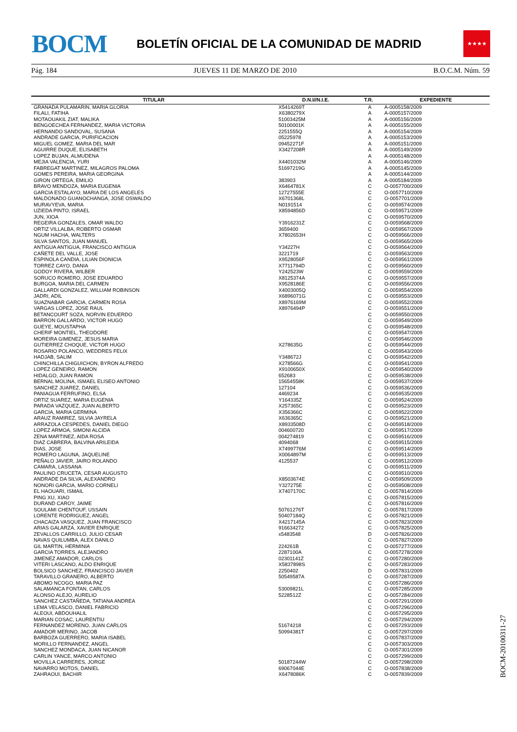BOCM
BOLETÍN OFICIAL DE LA COMUNIDAD DE MADRID
★★★★
Pág. 184 JUEVES 11 DE MARZO DE 2010 B.O.C.M. Núm. 59
| TITULAR | D.N.I//N.I.E. | T.R. | EXPEDIENTE |
| --- | --- | --- | --- |
| GRANADA PULAMARIN, MARIA GLORIA | X5414269T | A | A-0005158/2009 |
| FILALI, FATIHA | X6380279X | A | A-0005157/2009 |
| MOTAOUAKIL ZIAT, MALIKA | 51003425M | A | A-0005156/2009 |
| BENGOECHEA FERNANDEZ, MARIA VICTORIA | 50100001K | A | A-0005155/2009 |
| HERNANDO SANDOVAL, SUSANA | 2251555Q | A | A-0005154/2009 |
| ANDRADE GARCIA, PURIFICACION | 05225978 | A | A-0005153/2009 |
| MIGUEL GOMEZ, MARIA DEL MAR | 09452271F | A | A-0005151/2009 |
| AGUIRRE DUQUE, ELISABETH | X3427208R | A | A-0005149/2009 |
| LOPEZ BUJAN, ALMUDENA | | A | A-0005148/2009 |
| MEJIA VALENCIA, YURI | X4401032M | A | A-0005146/2009 |
| FABREGAT MARTINEZ, MILAGROS PALOMA | 51697219G | A | A-0005145/2009 |
| GOMES PEREIRA, MARIA GEORGINA | | A | A-0005144/2009 |
| GIRON ORTEGA, EMILIO | 383903 | A | A-0005184/2009 |
| BRAVO MENDOZA, MARIA EUGENIA | X6464781X | C | O-0057700/2009 |
| GARCIA ESTALAYO, MARIA DE LOS ANGELES | 12727555E | C | O-0057710/2009 |
| MALDONADO GUANOCHANGA, JOSE OSWALDO | X6701368L | C | O-0057701/2009 |
| MURAVYEVA, MARIA | N0191514 | C | O-0059574/2009 |
| UZIEDA PINTO, ISRAEL | X8594856D | C | O-0059571/2009 |
| JUN, XIOA | | C | O-0059570/2009 |
| REGEIRA GONZALES, OMAR WALDO | Y3916231Z | C | O-0059568/2009 |
| ORTIZ VILLALBA, ROBERTO OSMAR | 3659400 | C | O-0059567/2009 |
| NGUM HACHA, WALTERS | X7802653H | C | O-0059566/2009 |
| SILVA SANTOS, JUAN MANUEL | | C | O-0059565/2009 |
| ANTIGUA ANTIGUA, FRANCISCO ANTIGUA | Y34227H | C | O-0059564/2009 |
| CAÑETE DEL VALLE, JOSE | 3221719 | C | O-0059563/2009 |
| ESPINOLA CANDIA, LILIAN DIONICIA | X9528056F | C | O-0059561/2009 |
| TORREZ CAYO, DANIA | X7711794D | C | O-0059560/2009 |
| GODOY RIVERA, WILBER | Y242523W | C | O-0059559/2009 |
| SORUCO ROMERO, JOSE EDUARDO | X8125374A | C | O-0059557/2009 |
| BURGOA, MARIA DEL CARMEN | X9528186E | C | O-0059556/2009 |
| GALLARDI GONZALEZ, WILLIAM ROBINSON | X4003005Q | C | O-0059554/2009 |
| JADRI, ADIL | X6896071G | C | O-0059553/2009 |
| SUAZNABAR GARCIA, CARMEN ROSA | X8976169M | C | O-0059552/2009 |
| VARGAS LOPEZ, JOSE RAUL | X8976494P | C | O-0059551/2009 |
| BETANCOURT SOZA, NORVIN EDUERDO | | C | O-0059550/2009 |
| BARRON GALLARDO, VICTOR HUGO | | C | O-0059549/2009 |
| GUEYE, MOUSTAPHA | | C | O-0059548/2009 |
| CHERIF MONTIEL, THEODORE | | C | O-0059547/2009 |
| MOREIRA GIMENEZ, JESUS MARIA | | C | O-0059546/2009 |
| GUTIERREZ CHOQUE, VICTOR HUGO | X278635G | C | O-0059544/2009 |
| ROSARIO POLANCO, WEDDRES FELIX | | C | O-0059543/2009 |
| HADJAB, SALIM | Y348672J | C | O-0059542/2009 |
| CHINCHILLA CHIGUICHON, BYRON ALFREDO | X278566G | C | O-0059541/2009 |
| LOPEZ GENEIRO, RAMON | X9100650X | C | O-0059540/2009 |
| HIDALGO, JUAN RAMON | 652683 | C | O-0059538/2009 |
| BERNAL MOLINA, ISMAEL ELISEO ANTONIO | 15654558K | C | O-0059537/2009 |
| SANCHEZ JUAREZ, DANIEL | 127104 | C | O-0059536/2009 |
| PANIAGUA FERRUFINO, ELSA | 4469234 | C | O-0059535/2009 |
| ORTIZ SUAREZ, MARIA EUGENIA | Y164335Z | C | O-0059524/2009 |
| PARADA VAZQUEZ, JUAN ALBERTO | X257365C | C | O-0059523/2009 |
| GARCIA, MARIA GERMINA | X356366C | C | O-0059522/2009 |
| ARAUZ RAMIREZ, SILVIA JAYRELA | X636365C | C | O-0059521/2009 |
| ARRAZOLA CESPEDES, DANIEL DIEGO | X8933508D | C | O-0059518/2009 |
| LOPEZ ARMOA, SIMONI ALCIDA | 004600720 | C | O-0059517/2009 |
| ZENA MARTINEZ, AIDA ROSA | 004274819 | C | O-0059516/2009 |
| DIAZ CABRERA, BALVINA ARILEIDA | 4094068 | C | O-0059515/2009 |
| DIAS, JOSE | X7499776M | C | O-0059514/2009 |
| ROMERO LAGUNA, JAQUELINE | X0064897M | C | O-0059513/2009 |
| PEÑALO JAVIER, JAIRO ROLANDO | 4125537 | C | O-0059512/2009 |
| CAMARA, LASSANA | | C | O-0059511/2009 |
| PAULINO CRUCETA, CESAR AUGUSTO | | C | O-0059510/2009 |
| ANDRADE DA SILVA, ALEXANDRO | X8503674E | C | O-0059509/2009 |
| NONORI GARCIA, MARIO CORNELI | Y327275E | C | O-0059508/2009 |
| EL HAOUARI, ISMAIL | X7407170C | C | O-0057814/2009 |
| PING XU, XIAO | | C | O-0057815/2009 |
| DURAND CAROY, JAIME | | C | O-0057816/2009 |
| SOULAMI CHENTOUF, USSAIN | 50761276T | C | O-0057817/2009 |
| LORENTE RODRIGUEZ, ANGEL | 50407184Q | C | O-0057821/2009 |
| CHACAIZA VASQUEZ, JUAN FRANCISCO | X4217145A | C | O-0057823/2009 |
| ARIAS GALARZA, XAVIER ENRIQUE | 916634272 | C | O-0057825/2009 |
| ZEVALLOS CARRILLO, JULIO CESAR | x5483548 | D | O-0057826/2009 |
| NAVAS QUILUMBA, ALEX DANILO | | C | O-0057827/2009 |
| GIL MARTIN, HERMINIA | 224261B | C | O-0057277/2009 |
| GARCIA TORRES, ALEJANDRO | 2287100A | C | O-0057278/2009 |
| JIMENEZ AMADOR, CARLOS | 02301141Z | C | O-0057280/2009 |
| VITERI LASCANO, ALDO ENRIQUE | X5837898S | C | O-0057283/2009 |
| BOLSICO SANCHEZ, FRANCISCO JAVIER | 2250402 | D | O-0057831/2009 |
| TARAVILLO GRANERO, ALBERTO | 50549587A | C | O-0057287/2009 |
| ABOMO NCOGO, MARIA PAZ | | C | O-0057286/2009 |
| SALAMANCA FONTAN, CARLOS | 53009821L | C | O-0057285/2009 |
| ALONSO ALEJO, AURELIO | 5228512Z | C | O-0057284/2009 |
| SANCHEZ CASTAÑEDA, TATIANA ANDREA | | C | O-0057291/2009 |
| LEMA VELASCO, DANIEL FABRICIO | | C | O-0057296/2009 |
| ALEOUI, ABDOUHALIL | | C | O-0057295/2009 |
| MARIAN COSAC, LAURENTIU | | C | O-0057294/2009 |
| FERNANDEZ MORENO, JUAN CARLOS | 51674218 | C | O-0057293/2009 |
| AMADOR MERINO, JACOB | 50994381T | C | O-0057297/2009 |
| BARBOZA GUERRERO, MARIA ISABEL | | C | O-0057837/2009 |
| MORILLO FERNANDEZ, ANGEL | | C | O-0057303/2009 |
| SANCHEZ MONDACA, JUAN NICANOR | | C | O-0057301/2009 |
| CARLIN YANCE, MARCO ANTONIO | | C | O-0057299/2009 |
| MOVILLA CARRERES, JORGE | 50187244W | C | O-0057298/2009 |
| NAVARRO MOTOS, DANIEL | 69067044E | C | O-0057838/2009 |
| ZAHRAOUI, BACHIR | X6478086K | C | O-0057839/2009 |
BOCM-20100311-27